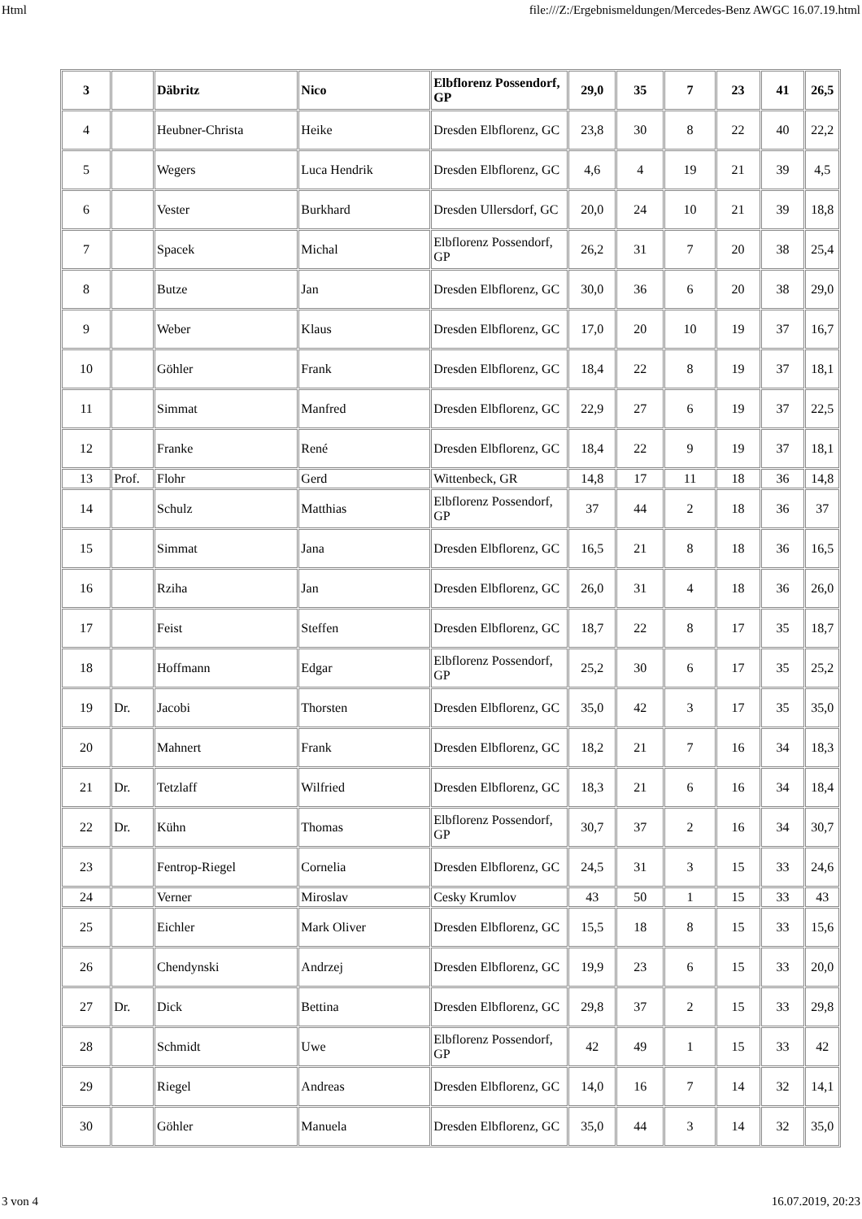Html file:///Z:/Ergebnismeldungen/Mercedes-Benz AWGC 16.07.19.html
| 3 | | Däbritz | Nico | Elbflorenz Possendorf, GP | 29,0 | 35 | 7 | 23 | 41 | 26,5 |
| 4 | | Heubner-Christa | Heike | Dresden Elbflorenz, GC | 23,8 | 30 | 8 | 22 | 40 | 22,2 |
| 5 | | Wegers | Luca Hendrik | Dresden Elbflorenz, GC | 4,6 | 4 | 19 | 21 | 39 | 4,5 |
| 6 | | Vester | Burkhard | Dresden Ullersdorf, GC | 20,0 | 24 | 10 | 21 | 39 | 18,8 |
| 7 | | Spacek | Michal | Elbflorenz Possendorf, GP | 26,2 | 31 | 7 | 20 | 38 | 25,4 |
| 8 | | Butze | Jan | Dresden Elbflorenz, GC | 30,0 | 36 | 6 | 20 | 38 | 29,0 |
| 9 | | Weber | Klaus | Dresden Elbflorenz, GC | 17,0 | 20 | 10 | 19 | 37 | 16,7 |
| 10 | | Göhler | Frank | Dresden Elbflorenz, GC | 18,4 | 22 | 8 | 19 | 37 | 18,1 |
| 11 | | Simmat | Manfred | Dresden Elbflorenz, GC | 22,9 | 27 | 6 | 19 | 37 | 22,5 |
| 12 | | Franke | René | Dresden Elbflorenz, GC | 18,4 | 22 | 9 | 19 | 37 | 18,1 |
| 13 | Prof. | Flohr | Gerd | Wittenbeck, GR | 14,8 | 17 | 11 | 18 | 36 | 14,8 |
| 14 | | Schulz | Matthias | Elbflorenz Possendorf, GP | 37 | 44 | 2 | 18 | 36 | 37 |
| 15 | | Simmat | Jana | Dresden Elbflorenz, GC | 16,5 | 21 | 8 | 18 | 36 | 16,5 |
| 16 | | Rziha | Jan | Dresden Elbflorenz, GC | 26,0 | 31 | 4 | 18 | 36 | 26,0 |
| 17 | | Feist | Steffen | Dresden Elbflorenz, GC | 18,7 | 22 | 8 | 17 | 35 | 18,7 |
| 18 | | Hoffmann | Edgar | Elbflorenz Possendorf, GP | 25,2 | 30 | 6 | 17 | 35 | 25,2 |
| 19 | Dr. | Jacobi | Thorsten | Dresden Elbflorenz, GC | 35,0 | 42 | 3 | 17 | 35 | 35,0 |
| 20 | | Mahnert | Frank | Dresden Elbflorenz, GC | 18,2 | 21 | 7 | 16 | 34 | 18,3 |
| 21 | Dr. | Tetzlaff | Wilfried | Dresden Elbflorenz, GC | 18,3 | 21 | 6 | 16 | 34 | 18,4 |
| 22 | Dr. | Kühn | Thomas | Elbflorenz Possendorf, GP | 30,7 | 37 | 2 | 16 | 34 | 30,7 |
| 23 | | Fentrop-Riegel | Cornelia | Dresden Elbflorenz, GC | 24,5 | 31 | 3 | 15 | 33 | 24,6 |
| 24 | | Verner | Miroslav | Cesky Krumlov | 43 | 50 | 1 | 15 | 33 | 43 |
| 25 | | Eichler | Mark Oliver | Dresden Elbflorenz, GC | 15,5 | 18 | 8 | 15 | 33 | 15,6 |
| 26 | | Chendynski | Andrzej | Dresden Elbflorenz, GC | 19,9 | 23 | 6 | 15 | 33 | 20,0 |
| 27 | Dr. | Dick | Bettina | Dresden Elbflorenz, GC | 29,8 | 37 | 2 | 15 | 33 | 29,8 |
| 28 | | Schmidt | Uwe | Elbflorenz Possendorf, GP | 42 | 49 | 1 | 15 | 33 | 42 |
| 29 | | Riegel | Andreas | Dresden Elbflorenz, GC | 14,0 | 16 | 7 | 14 | 32 | 14,1 |
| 30 | | Göhler | Manuela | Dresden Elbflorenz, GC | 35,0 | 44 | 3 | 14 | 32 | 35,0 |
3 von 4 16.07.2019, 20:23